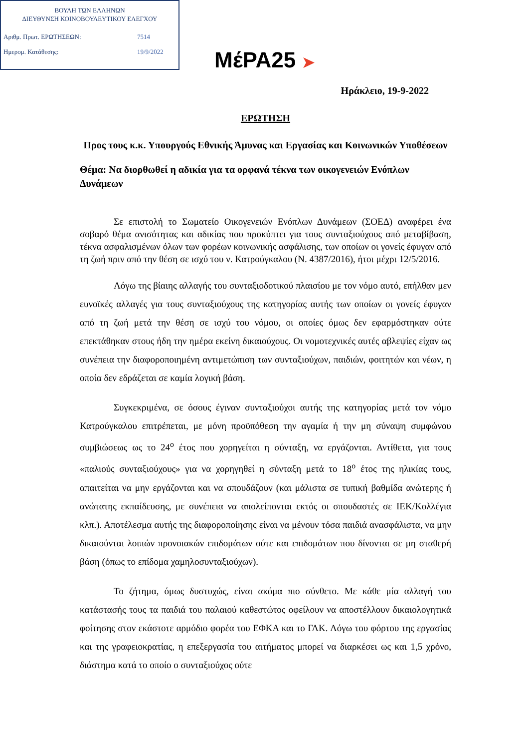ΒΟΥΛΗ ΤΩΝ ΕΛΛΗΝΩΝ
ΔΙΕΥΘΥΝΣΗ ΚΟΙΝΟΒΟΥΛΕΥΤΙΚΟΥ ΕΛΕΓΧΟΥ
Αριθμ. Πρωτ. ΕΡΩΤΗΣΕΩΝ: 7514
Ημερομ. Κατάθεσης: 19/9/2022
ΜέΡΑ25 ➤
Ηράκλειο, 19-9-2022
ΕΡΩΤΗΣΗ
Προς τους κ.κ. Υπουργούς Εθνικής Άμυνας και Εργασίας και Κοινωνικών Υποθέσεων
Θέμα: Να διορθωθεί η αδικία για τα ορφανά τέκνα των οικογενειών Ενόπλων Δυνάμεων
Σε επιστολή το Σωματείο Οικογενειών Ενόπλων Δυνάμεων (ΣΟΕΔ) αναφέρει ένα σοβαρό θέμα ανισότητας και αδικίας που προκύπτει για τους συνταξιούχους από μεταβίβαση, τέκνα ασφαλισμένων όλων των φορέων κοινωνικής ασφάλισης, των οποίων οι γονείς έφυγαν από τη ζωή πριν από την θέση σε ισχύ του ν. Κατρούγκαλου (Ν. 4387/2016), ήτοι μέχρι 12/5/2016.
Λόγω της βίαιης αλλαγής του συνταξιοδοτικού πλαισίου με τον νόμο αυτό, επήλθαν μεν ευνοϊκές αλλαγές για τους συνταξιούχους της κατηγορίας αυτής των οποίων οι γονείς έφυγαν από τη ζωή μετά την θέση σε ισχύ του νόμου, οι οποίες όμως δεν εφαρμόστηκαν ούτε επεκτάθηκαν στους ήδη την ημέρα εκείνη δικαιούχους. Οι νομοτεχνικές αυτές αβλεψίες είχαν ως συνέπεια την διαφοροποιημένη αντιμετώπιση των συνταξιούχων, παιδιών, φοιτητών και νέων, η οποία δεν εδράζεται σε καμία λογική βάση.
Συγκεκριμένα, σε όσους έγιναν συνταξιούχοι αυτής της κατηγορίας μετά τον νόμο Κατρούγκαλου επιτρέπεται, με μόνη προϋπόθεση την αγαμία ή την μη σύναψη συμφώνου συμβιώσεως ως το 24<sup>ο</sup> έτος που χορηγείται η σύνταξη, να εργάζονται. Αντίθετα, για τους «παλιούς συνταξιούχους» για να χορηγηθεί η σύνταξη μετά το 18<sup>ο</sup> έτος της ηλικίας τους, απαιτείται να μην εργάζονται και να σπουδάζουν (και μάλιστα σε τυπική βαθμίδα ανώτερης ή ανώτατης εκπαίδευσης, με συνέπεια να απολείπονται εκτός οι σπουδαστές σε ΙΕΚ/Κολλέγια κλπ.). Αποτέλεσμα αυτής της διαφοροποίησης είναι να μένουν τόσα παιδιά ανασφάλιστα, να μην δικαιούνται λοιπών προνοιακών επιδομάτων ούτε και επιδομάτων που δίνονται σε μη σταθερή βάση (όπως το επίδομα χαμηλοσυνταξιούχων).
Το ζήτημα, όμως δυστυχώς, είναι ακόμα πιο σύνθετο. Με κάθε μία αλλαγή του κατάστασής τους τα παιδιά του παλαιού καθεστώτος οφείλουν να αποστέλλουν δικαιολογητικά φοίτησης στον εκάστοτε αρμόδιο φορέα του ΕΦΚΑ και το ΓΛΚ. Λόγω του φόρτου της εργασίας και της γραφειοκρατίας, η επεξεργασία του αιτήματος μπορεί να διαρκέσει ως και 1,5 χρόνο, διάστημα κατά το οποίο ο συνταξιούχος ούτε